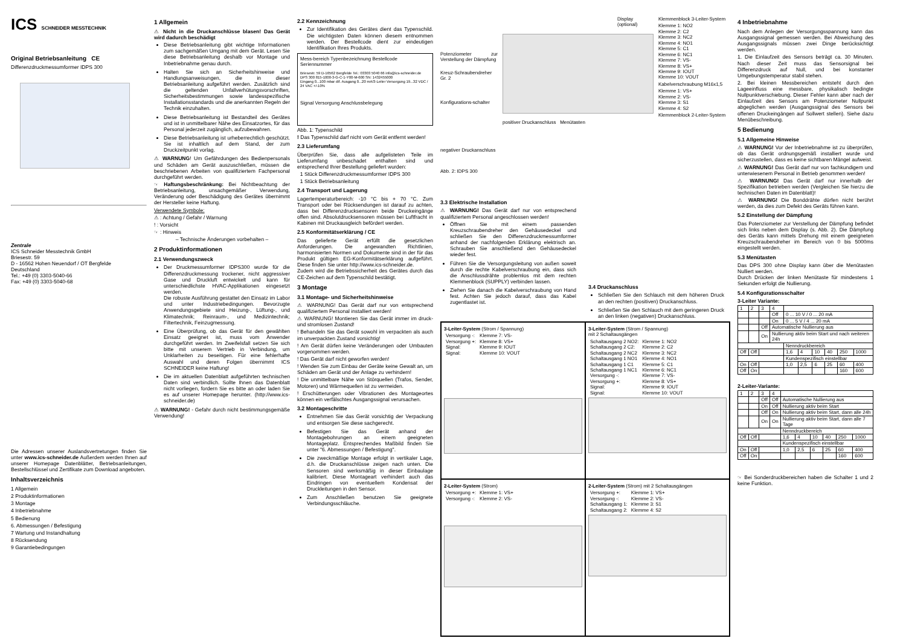ICS SCHNEIDER MESSTECHNIK
Original Betriebsanleitung CE
Differenzdruckmessumformer IDPS 300
Zentrale
ICS Schneider Messtechnik GmbH
Briesestr. 59
D - 16562 Hohen Neuendorf / OT Bergfelde
Deutschland
Tel.: +49 (0) 3303-5040-66
Fax: +49 (0) 3303-5040-68
Die Adressen unserer Auslandsvertretungen finden Sie unter www.ics-schneider.de Außerdem werden Ihnen auf unserer Homepage Datenblätter, Betriebsanleitungen, Bestellschlüssel und Zertifikate zum Download angeboten.
Inhaltsverzeichnis
1 Allgemein
2 Produktinformationen
3 Montage
4 Inbetriebnahme
5 Bedienung
6. Abmessungen / Befestigung
7 Wartung und Instandhaltung
8 Rücksendung
9 Garantiebedingungen
1 Allgemein
⚠ Nicht in die Druckanschlüsse blasen! Das Gerät wird dadurch beschädigt
Diese Betriebsanleitung gibt wichtige Informationen zum sachgemäßen Umgang mit dem Gerät. Lesen Sie diese Betriebsanleitung deshalb vor Montage und Inbetriebnahme genau durch.
Halten Sie sich an Sicherheitshinweise und Handlungsanweisungen, die in dieser Betriebsanleitung aufgeführt werden. Zusätzlich sind die geltenden Unfallverhütungsvorschriften, Sicherheitsbestimmungen sowie landesspezifische Installationsstandards und die anerkannten Regeln der Technik einzuhalten.
Diese Betriebsanleitung ist Bestandteil des Gerätes und ist in unmittelbarer Nähe des Einsatzortes, für das Personal jederzeit zugänglich, aufzubewahren.
Diese Betriebsanleitung ist urheberrechtlich geschützt. Sie ist inhaltlich auf dem Stand, der zum Druckzeitpunkt vorlag.
⚠ WARNUNG! Um Gefährdungen des Bedienpersonals und Schäden am Gerät auszuschließen, müssen die beschriebenen Arbeiten von qualifiziertem Fachpersonal durchgeführt werden.
☞ Haftungsbeschränkung: Bei Nichtbeachtung der Betriebsanleitung, unsachgemäßer Verwendung, Veränderung oder Beschädigung des Gerätes übernimmt der Hersteller keine Haftung.
Verwendete Symbole:
⚠ : Achtung / Gefahr / Warnung
! : Vorsicht
☞ : Hinweis
– Technische Änderungen vorbehalten –
2 Produktinformationen
2.1 Verwendungszweck
Der Druckmessumformer IDPS300 wurde für die Differenzdruckmessung trockener, nicht aggressiver Gase und Druckluft entwickelt und kann für unterschiedlichste HVAC-Applikationen eingesetzt werden.
Die robuste Ausführung gestattet den Einsatz im Labor und unter Industriebedingungen. Bevorzugte Anwendungsgebiete sind Heizung-, Lüftung-, und Klimatechnik; Reinraum-, und Medizintechnik; Filtertechnik, Feinzugmessung.
Eine Überprüfung, ob das Gerät für den gewählten Einsatz geeignet ist, muss vom Anwender durchgeführt werden. Im Zweifelsfall setzen Sie sich bitte mit unserem Vertrieb in Verbindung, um Unklarheiten zu beseitigen. Für eine fehlerhafte Auswahl und deren Folgen übernimmt ICS SCHNEIDER keine Haftung!
Die im aktuellen Datenblatt aufgeführten technischen Daten sind verbindlich. Sollte Ihnen das Datenblatt nicht vorliegen, fordern Sie es bitte an oder laden Sie es auf unserer Homepage herunter. (http://www.ics-schneider.de)
⚠ WARNUNG! - Gefahr durch nicht bestimmungsgemäße Verwendung!
2.2 Kennzeichnung
Zur Identifikation des Gerätes dient das Typenschild. Die wichtigsten Daten können diesem entnommen werden. Der Bestellcode dient zur eindeutigen Identifikation Ihres Produkts.
Mess-bereich Typenbezeichnung Bestellcode Seriennummer
Briesestr. 59 D-16562 Bergfelde Tel.: 03303 5040 66 info@ics-schneider.de
DPS 300 815-1000-3-G-C-1-Y00-M-600 SN: 1432455000
Eingang 0...100 mbar dif. Ausgang 0...20 mA/3-Leiter Versorgung 19...32 VDC / 24 VAC +/-10%
Signal Versorgung Anschlussbelegung
Abb. 1: Typenschild
! Das Typenschild darf nicht vom Gerät entfernt werden!
2.3 Lieferumfang
Überprüfen Sie, dass alle aufgelisteten Teile im Lieferumfang unbeschadet enthalten sind und entsprechend Ihrer Bestellung geliefert wurden:
1 Stück Differenzdruckmessumformer IDPS 300
1 Stück Betriebsanleitung
2.4 Transport und Lagerung
Lagertemperaturbereich: -10 °C bis + 70 °C. Zum Transport oder bei Rücksendungen ist darauf zu achten, dass bei Differenzdrucksensoren beide Druckeingänge offen sind. Absolutdrucksensoren müssen bei Luftfracht in Kabinen mit Druckausgleich befördert werden.
2.5 Konformitätserklärung / CE
Das gelieferte Gerät erfüllt die gesetzlichen Anforderungen. Die angewandten Richtlinien, harmonisierten Normen und Dokumente sind in der für das Produkt gültigen EG-Konformitätserklärung aufgeführt. Diese finden Sie unter http://www.ics-schneider.de.
Zudem wird die Betriebssicherheit des Gerätes durch das CE-Zeichen auf dem Typenschild bestätigt.
3 Montage
3.1 Montage- und Sicherheitshinweise
⚠ WARNUNG! Das Gerät darf nur von entsprechend qualifiziertem Personal installiert werden!
⚠ WARNUNG! Montieren Sie das Gerät immer im druck- und stromlosen Zustand!
! Behandeln Sie das Gerät sowohl im verpackten als auch im unverpackten Zustand vorsichtig!
! Am Gerät dürfen keine Veränderungen oder Umbauten vorgenommen werden.
! Das Gerät darf nicht geworfen werden!
! Wenden Sie zum Einbau der Geräte keine Gewalt an, um Schäden am Gerät und der Anlage zu verhindern!
! Die unmittelbare Nähe von Störquellen (Trafos, Sender, Motoren) und Wärmequellen ist zu vermeiden.
! Erschütterungen oder Vibrationen des Montageortes können ein verfälschtes Ausgangssignal verursachen.
3.2 Montageschritte
Entnehmen Sie das Gerät vorsichtig der Verpackung und entsorgen Sie diese sachgerecht.
Befestigen Sie das Gerät anhand der Montagebohrungen an einem geeigneten Montageplatz. Entsprechendes Maßbild finden Sie unter "6. Abmessungen / Befestigung".
Die zweckmäßige Montage erfolgt in vertikaler Lage, d.h. die Druckanschlüsse zeigen nach unten. Die Sensoren sind werksmäßig in dieser Einbaulage kalibriert. Diese Montageart verhindert auch das Eindringen von eventuellem Kondensat der Druckleitungen in den Sensor.
Zum Anschließen benutzen Sie geeignete Verbindungsschläuche.
Potenziometer zur Verstellung der Dämpfung
Kreuz-Schraubendreher Gr. 2
Konfigurations-schalter
negativer Druckanschluss
Abb. 2: IDPS 300
Display (optional)
positiver Druckanschluss Menütasten
Klemmenblock 3-Leiter-System
Klemme 1: NO2
Klemme 2: C2
Klemme 3: NC2
Klemme 4: NO1
Klemme 5: C1
Klemme 6: NC1
Klemme 7: VS-
Klemme 8: VS+
Klemme 9: IOUT
Klemme 10: VOUT
Kabelverschraubung M16x1,5
Klemme 1: VS+
Klemme 2: VS-
Klemme 3: S1
Klemme 4: S2
Klemmenblock 2-Leiter-System
3.3 Elektrische Installation
⚠ WARNUNG! Das Gerät darf nur von entsprechend qualifiziertem Personal angeschlossen werden!
Öffnen Sie mit einem passenden Kreuzschraubendreher den Gehäusedeckel und schließen Sie den Differenzdruckmessumformer anhand der nachfolgenden Erklärung elektrisch an. Schrauben Sie anschließend den Gehäusedeckel wieder fest.
Führen Sie die Versorgungsleitung von außen soweit durch die rechte Kabelverschraubung ein, dass sich die Anschlussdrähte problemlos mit dem rechten Klemmenblock (SUPPLY) verbinden lassen.
Ziehen Sie danach die Kabelverschraubung von Hand fest. Achten Sie jedoch darauf, dass das Kabel zugentlastet ist.
3.4 Druckanschluss
Schließen Sie den Schlauch mit dem höheren Druck an den rechten (positiven) Druckanschluss.
Schließen Sie den Schlauch mit dem geringeren Druck an den linken (negativen) Druckanschluss.
3-Leiter-System (Strom / Spannung)
| Versorgung -: | Klemme 7: VS- |
| Versorgung +: | Klemme 8: VS+ |
| Signal: | Klemme 9: IOUT |
| Signal: | Klemme 10: VOUT |
3-Leiter-System (Strom / Spannung)
mit 2 Schaltausgängen
| Schaltausgang 2 NO2: | Klemme 1: NO2 |
| Schaltausgang 2 C2: | Klemme 2: C2 |
| Schaltausgang 2 NC2 | Klemme 3: NC2 |
| Schaltausgang 1 NO1 | Klemme 4: NO1 |
| Schaltausgang 1 C1 | Klemme 5: C1 |
| Schaltausgang 1 NC1 | Klemme 6: NC1 |
| Versorgung -: | Klemme 7: VS- |
| Versorgung +: | Klemme 8: VS+ |
| Signal: | Klemme 9: IOUT |
| Signal: | Klemme 10: VOUT |
2-Leiter-System (Strom)
| Versorgung +: | Klemme 1: VS+ |
| Versorgung -: | Klemme 2: VS- |
2-Leiter-System (Strom) mit 2 Schaltausgängen
| Versorgung +: | Klemme 1: VS+ |
| Versorgung -: | Klemme 2: VS- |
| Schaltausgang 1: | Klemme 3: S1 |
| Schaltausgang 2: | Klemme 4: S2 |
4 Inbetriebnahme
Nach dem Anlegen der Versorgungsspannung kann das Ausgangssignal gemessen werden. Bei Abweichung des Ausgangssignals müssen zwei Dinge berücksichtigt werden.
1. Die Einlaufzeit des Sensors beträgt ca. 30 Minuten. Nach dieser Zeit muss das Sensorsignal bei Differenzdruck auf Null, und bei konstanter Umgebungstemperatur stabil stehen.
2. Bei kleinen Messbereichen entsteht durch den Lageeinfluss eine messbare, physikalisch bedingte Nullpunktverschiebung. Dieser Fehler kann aber nach der Einlaufzeit des Sensors am Potenziometer Nullpunkt abgeglichen werden (Ausgangssignal des Sensors bei offenen Druckeingängen auf Sollwert stellen). Siehe dazu Menübeschreibung.
5 Bedienung
5.1 Allgemeine Hinweise
⚠ WARNUNG! Vor der Inbetriebnahme ist zu überprüfen, ob das Gerät ordnungsgemäß installiert wurde und sicherzustellen, dass es keine sichtbaren Mängel aufweist.
⚠ WARNUNG! Das Gerät darf nur von fachkundigem und unterwiesenem Personal in Betrieb genommen werden!
⚠ WARNUNG! Das Gerät darf nur innerhalb der Spezifikation betrieben werden (Vergleichen Sie hierzu die technischen Daten im Datenblatt)!
⚠ WARNUNG! Die Bonddrähte dürfen nicht berührt werden, da dies zum Defekt des Geräts führen kann.
5.2 Einstellung der Dämpfung
Das Potenziometer zur Verstellung der Dämpfung befindet sich links neben dem Display (s. Abb. 2). Die Dämpfung des Geräts kann mittels Drehung mit einem geeigneten Kreuzschraubendreher im Bereich von 0 bis 5000ms eingestellt werden.
5.3 Menütasten
Das DPS 300 ohne Display kann über die Menütasten Nulliert werden.
Durch Drücken der linken Menütaste für mindestens 1 Sekunden erfolgt die Nullierung.
5.4 Konfigurationsschalter
3-Leiter Variante:
| 1 | 2 | 3 | 4 | | | | | | |
| | | | Off | 0 ... 10 V / 0 ... 20 mA | | | | | |
| | | | On | 0 ... 5 V / 4 ... 20 mA | | | | | |
| | | Off | Automatische Nullierung aus | | | | | | |
| | | On | Nullierung aktiv beim Start und nach weiteren 24h | | | | | | |
| | | | | Nenndruckbereich | | | | | |
| Off | Off | | | 1,6 | 4 | 10 | 40 | 250 | 1000 |
| | | | | Kundenspezifisch einstellbar | | | | | |
| On | Off | | | 1,0 | 2,5 | 6 | 25 | 60 | 400 |
| Off | On | | | | | | | 160 | 600 |
2-Leiter-Variante:
| 1 | 2 | 3 | 4 | | | | | | |
| | | Off | Off | Automatische Nullierung aus | | | | | |
| | | On | Off | Nullierung aktiv beim Start | | | | | |
| | | Off | On | Nullierung aktiv beim Start, dann alle 24h | | | | | |
| | | On | On | Nullierung aktiv beim Start, dann alle 7 Tage | | | | | |
| | | | | Nenndruckbereich | | | | | |
| Off | Off | | | 1,6 | 4 | 10 | 40 | 250 | 1000 |
| | | | | Kundenspezifisch einstellbar | | | | | |
| On | Off | | | 1,0 | 2,5 | 6 | 25 | 60 | 400 |
| Off | On | | | | | | | 160 | 600 |
☞ Bei Sonderdruckbereichen haben die Schalter 1 und 2 keine Funktion.